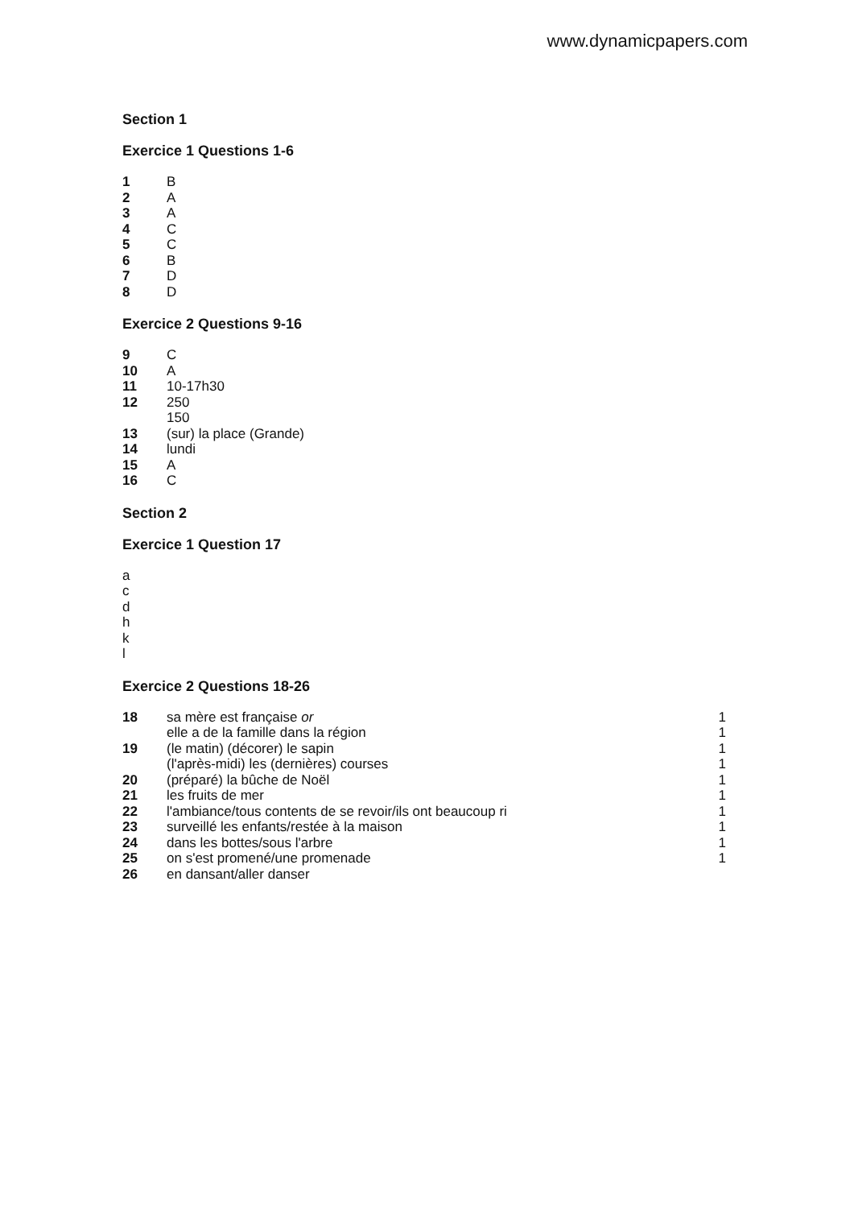www.dynamicpapers.com
Section 1
Exercice 1 Questions 1-6
| 1 | B |
| 2 | A |
| 3 | A |
| 4 | C |
| 5 | C |
| 6 | B |
| 7 | D |
| 8 | D |
Exercice 2 Questions 9-16
| 9 | C |
| 10 | A |
| 11 | 10-17h30 |
| 12 | 250 |
| | 150 |
| 13 | (sur) la place (Grande) |
| 14 | lundi |
| 15 | A |
| 16 | C |
Section 2
Exercice 1 Question 17
a
c
d
h
k
l
Exercice 2 Questions 18-26
| 18 | sa mère est française or | 1 |
| | elle a de la famille dans la région | 1 |
| 19 | (le matin) (décorer) le sapin | 1 |
| | (l'après-midi) les (dernières) courses | 1 |
| 20 | (préparé) la bûche de Noël | 1 |
| 21 | les fruits de mer | 1 |
| 22 | l'ambiance/tous contents de se revoir/ils ont beaucoup ri | 1 |
| 23 | surveillé les enfants/restée à la maison | 1 |
| 24 | dans les bottes/sous l'arbre | 1 |
| 25 | on s'est promené/une promenade | 1 |
| 26 | en dansant/aller danser | |